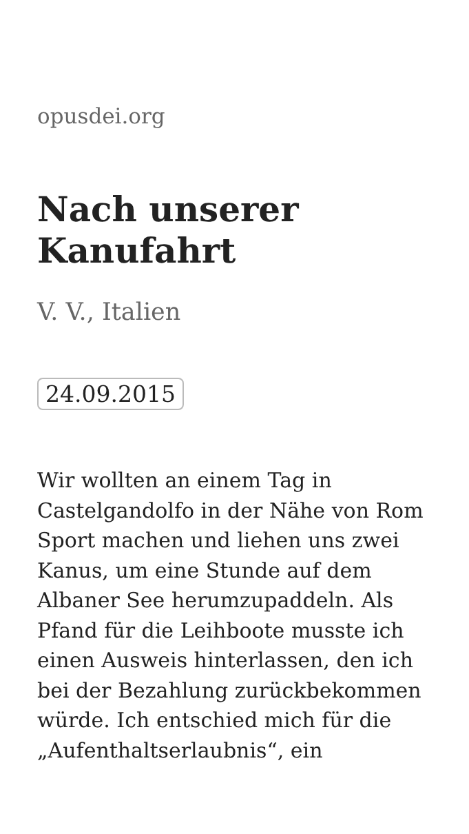opusdei.org
Nach unserer Kanufahrt
V. V., Italien
24.09.2015
Wir wollten an einem Tag in Castelgandolfo in der Nähe von Rom Sport machen und liehen uns zwei Kanus, um eine Stunde auf dem Albaner See herumzupaddeln. Als Pfand für die Leihboote musste ich einen Ausweis hinterlassen, den ich bei der Bezahlung zurückbekommen würde. Ich entschied mich für die „Aufenthaltserlaubnis“, ein